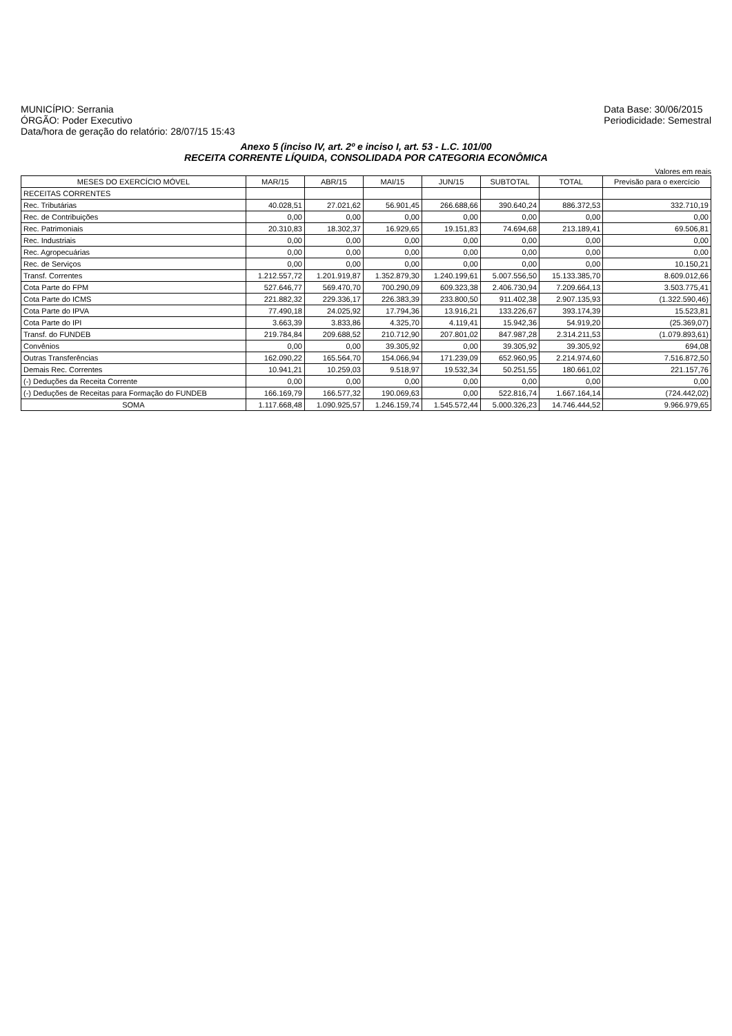MUNICÍPIO: Serrania
ÓRGÃO: Poder Executivo
Data/hora de geração do relatório: 28/07/15 15:43
Data Base: 30/06/2015
Periodicidade: Semestral
Anexo 5 (inciso IV, art. 2º e inciso I, art. 53 - L.C. 101/00
RECEITA CORRENTE LÍQUIDA, CONSOLIDADA POR CATEGORIA ECONÔMICA
Valores em reais
| MESES DO EXERCÍCIO MÓVEL | MAR/15 | ABR/15 | MAI/15 | JUN/15 | SUBTOTAL | TOTAL | Previsão para o exercício |
| --- | --- | --- | --- | --- | --- | --- | --- |
| RECEITAS CORRENTES | | | | | | | |
| Rec. Tributárias | 40.028,51 | 27.021,62 | 56.901,45 | 266.688,66 | 390.640,24 | 886.372,53 | 332.710,19 |
| Rec. de Contribuições | 0,00 | 0,00 | 0,00 | 0,00 | 0,00 | 0,00 | 0,00 |
| Rec. Patrimoniais | 20.310,83 | 18.302,37 | 16.929,65 | 19.151,83 | 74.694,68 | 213.189,41 | 69.506,81 |
| Rec. Industriais | 0,00 | 0,00 | 0,00 | 0,00 | 0,00 | 0,00 | 0,00 |
| Rec. Agropecuárias | 0,00 | 0,00 | 0,00 | 0,00 | 0,00 | 0,00 | 0,00 |
| Rec. de Serviços | 0,00 | 0,00 | 0,00 | 0,00 | 0,00 | 0,00 | 10.150,21 |
| Transf. Correntes | 1.212.557,72 | 1.201.919,87 | 1.352.879,30 | 1.240.199,61 | 5.007.556,50 | 15.133.385,70 | 8.609.012,66 |
| Cota Parte do FPM | 527.646,77 | 569.470,70 | 700.290,09 | 609.323,38 | 2.406.730,94 | 7.209.664,13 | 3.503.775,41 |
| Cota Parte do ICMS | 221.882,32 | 229.336,17 | 226.383,39 | 233.800,50 | 911.402,38 | 2.907.135,93 | (1.322.590,46) |
| Cota Parte do IPVA | 77.490,18 | 24.025,92 | 17.794,36 | 13.916,21 | 133.226,67 | 393.174,39 | 15.523,81 |
| Cota Parte do IPI | 3.663,39 | 3.833,86 | 4.325,70 | 4.119,41 | 15.942,36 | 54.919,20 | (25.369,07) |
| Transf. do FUNDEB | 219.784,84 | 209.688,52 | 210.712,90 | 207.801,02 | 847.987,28 | 2.314.211,53 | (1.079.893,61) |
| Convênios | 0,00 | 0,00 | 39.305,92 | 0,00 | 39.305,92 | 39.305,92 | 694,08 |
| Outras Transferências | 162.090,22 | 165.564,70 | 154.066,94 | 171.239,09 | 652.960,95 | 2.214.974,60 | 7.516.872,50 |
| Demais Rec. Correntes | 10.941,21 | 10.259,03 | 9.518,97 | 19.532,34 | 50.251,55 | 180.661,02 | 221.157,76 |
| (-) Deduções da Receita Corrente | 0,00 | 0,00 | 0,00 | 0,00 | 0,00 | 0,00 | 0,00 |
| (-) Deduções de Receitas para Formação do FUNDEB | 166.169,79 | 166.577,32 | 190.069,63 | 0,00 | 522.816,74 | 1.667.164,14 | (724.442,02) |
| SOMA | 1.117.668,48 | 1.090.925,57 | 1.246.159,74 | 1.545.572,44 | 5.000.326,23 | 14.746.444,52 | 9.966.979,65 |